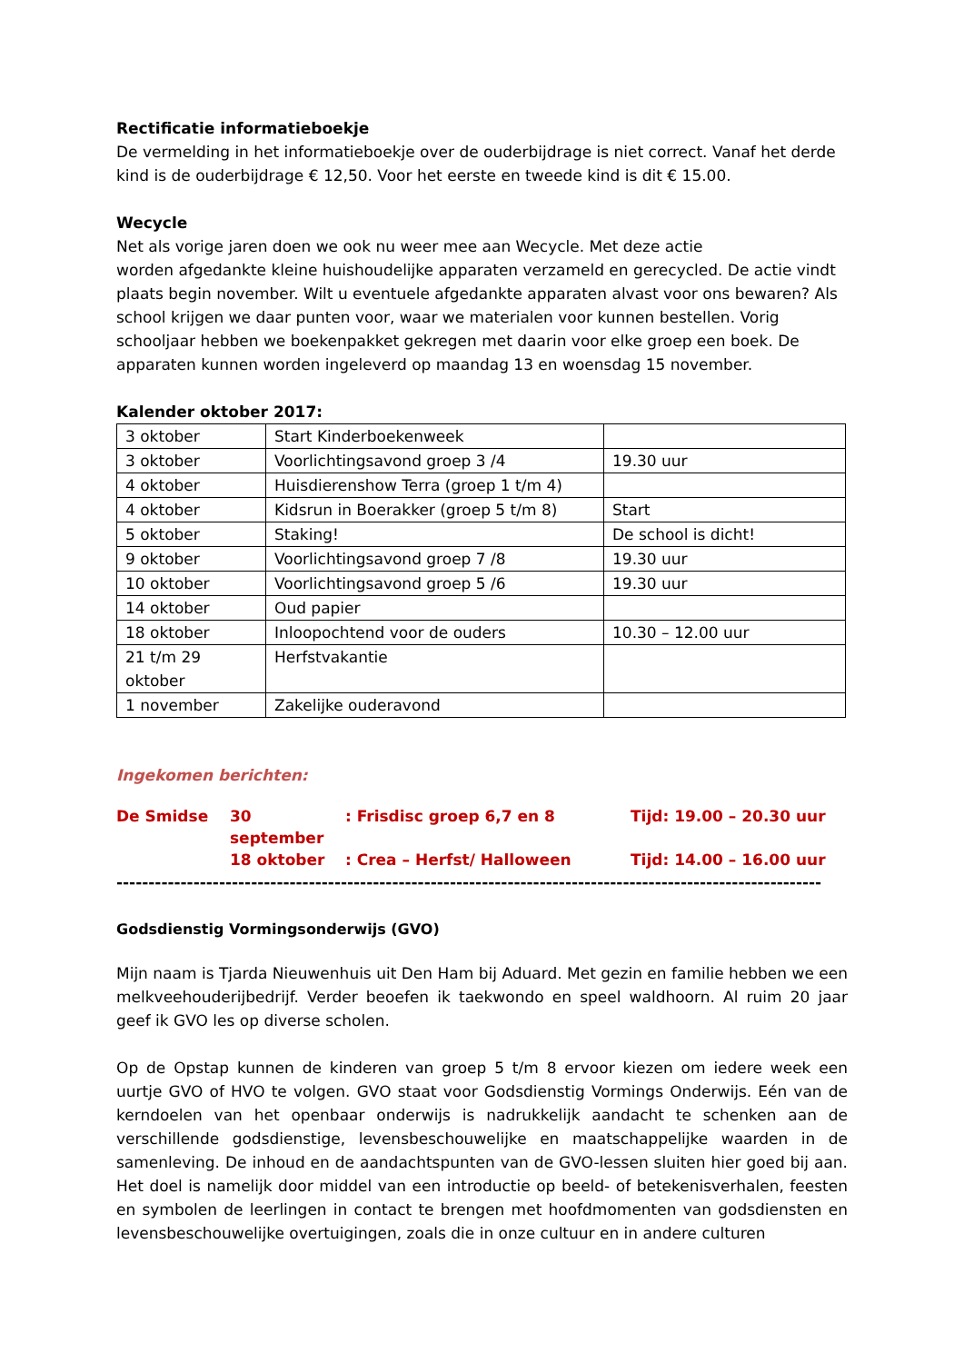Rectificatie informatieboekje
De vermelding in het informatieboekje over de ouderbijdrage is niet correct. Vanaf het derde kind is de ouderbijdrage € 12,50. Voor het eerste en tweede kind is dit € 15.00.
Wecycle
Net als vorige jaren doen we ook nu weer mee aan Wecycle. Met deze actie
worden afgedankte kleine huishoudelijke apparaten verzameld en gerecycled. De actie vindt plaats begin november. Wilt u eventuele afgedankte apparaten alvast voor ons bewaren? Als school krijgen we daar punten voor, waar we materialen voor kunnen bestellen. Vorig schooljaar hebben we boekenpakket gekregen met daarin voor elke groep een boek. De apparaten kunnen worden ingeleverd op maandag 13 en woensdag 15 november.
Kalender oktober 2017:
| 3 oktober | Start Kinderboekenweek | |
| 3 oktober | Voorlichtingsavond groep 3 /4 | 19.30 uur |
| 4 oktober | Huisdierenshow Terra (groep 1 t/m 4) | |
| 4 oktober | Kidsrun in Boerakker (groep 5 t/m 8) | Start |
| 5 oktober | Staking! | De school is dicht! |
| 9 oktober | Voorlichtingsavond groep 7 /8 | 19.30 uur |
| 10 oktober | Voorlichtingsavond groep 5 /6 | 19.30 uur |
| 14 oktober | Oud papier | |
| 18 oktober | Inloopochtend voor de ouders | 10.30 – 12.00 uur |
| 21 t/m 29 oktober | Herfstvakantie | |
| 1 november | Zakelijke ouderavond | |
Ingekomen berichten:
De Smidse 30 september: Frisdisc groep 6,7 en 8 Tijd: 19.00 – 20.30 uur
18 oktober: Crea – Herfst/ Halloween Tijd: 14.00 – 16.00 uur
--------------------------------------------------------------------------------------------------------------
Godsdienstig Vormingsonderwijs (GVO)
Mijn naam is Tjarda Nieuwenhuis uit Den Ham bij Aduard. Met gezin en familie hebben we een melkveehouderijbedrijf. Verder beoefen ik taekwondo en speel waldhoorn. Al ruim 20 jaar geef ik GVO les op diverse scholen.
Op de Opstap kunnen de kinderen van groep 5 t/m 8 ervoor kiezen om iedere week een uurtje GVO of HVO te volgen. GVO staat voor Godsdienstig Vormings Onderwijs. Eén van de kerndoelen van het openbaar onderwijs is nadrukkelijk aandacht te schenken aan de verschillende godsdienstige, levensbeschouwelijke en maatschappelijke waarden in de samenleving. De inhoud en de aandachtspunten van de GVO-lessen sluiten hier goed bij aan. Het doel is namelijk door middel van een introductie op beeld- of betekenisverhalen, feesten en symbolen de leerlingen in contact te brengen met hoofdmomenten van godsdiensten en levensbeschouwelijke overtuigingen, zoals die in onze cultuur en in andere culturen